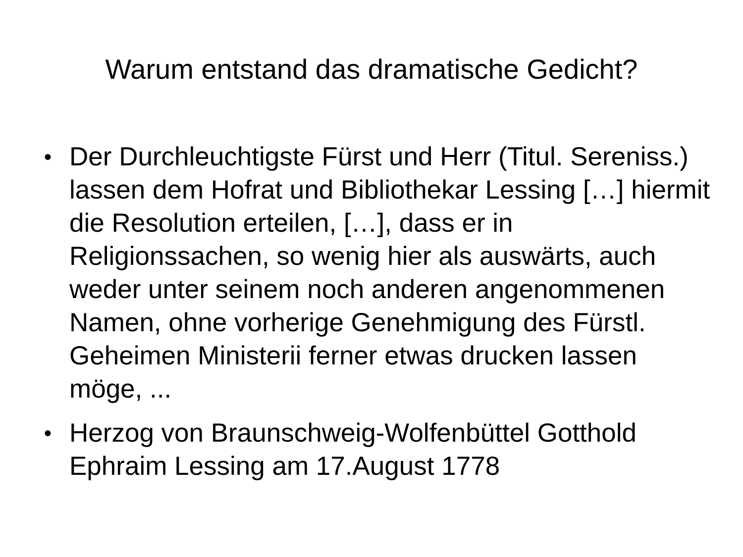Warum entstand das dramatische Gedicht?
● Der Durchleuchtigste Fürst und Herr (Titul. Sereniss.) lassen dem Hofrat und Bibliothekar Lessing […] hiermit die Resolution erteilen, […], dass er in Religionssachen, so wenig hier als auswärts, auch weder unter seinem noch anderen angenommenen Namen, ohne vorherige Genehmigung des Fürstl. Geheimen Ministerii ferner etwas drucken lassen möge, ...
● Herzog von Braunschweig-Wolfenbüttel Gotthold Ephraim Lessing am 17.August 1778